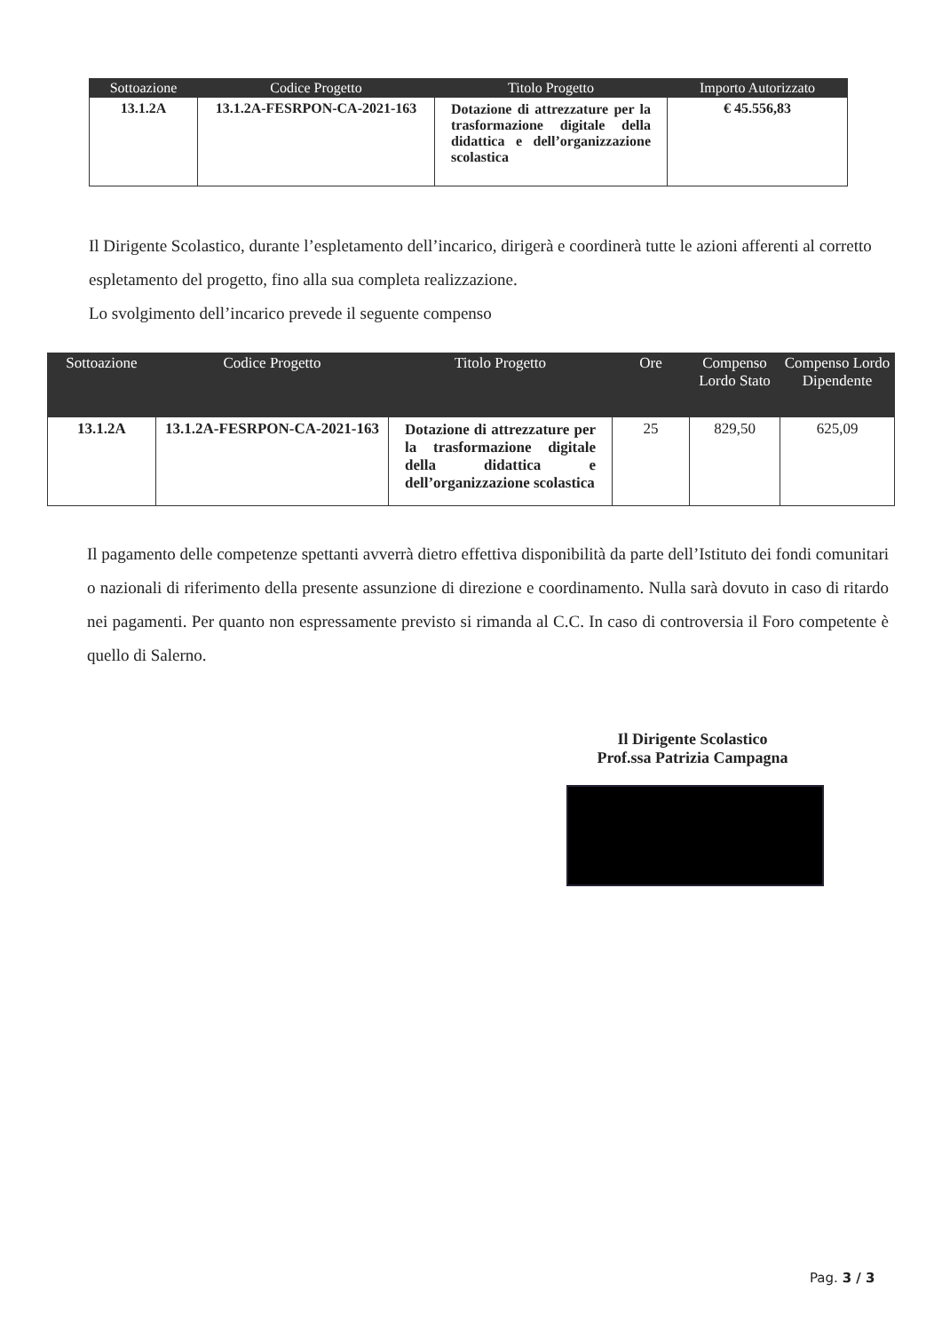| Sottoazione | Codice Progetto | Titolo Progetto | Importo Autorizzato |
| --- | --- | --- | --- |
| 13.1.2A | 13.1.2A-FESRPON-CA-2021-163 | Dotazione di attrezzature per la trasformazione digitale della didattica e dell’organizzazione scolastica | € 45.556,83 |
Il Dirigente Scolastico, durante l’espletamento dell’incarico, dirigerà e coordinerà tutte le azioni afferenti al corretto espletamento del progetto, fino alla sua completa realizzazione.
Lo svolgimento dell’incarico prevede il seguente compenso
| Sottoazione | Codice Progetto | Titolo Progetto | Ore | Compenso Lordo Stato | Compenso Lordo Dipendente |
| --- | --- | --- | --- | --- | --- |
| 13.1.2A | 13.1.2A-FESRPON-CA-2021-163 | Dotazione di attrezzature per la trasformazione digitale della didattica e dell’organizzazione scolastica | 25 | 829,50 | 625,09 |
Il pagamento delle competenze spettanti avverrà dietro effettiva disponibilità da parte dell’Istituto dei fondi comunitari o nazionali di riferimento della presente assunzione di direzione e coordinamento. Nulla sarà dovuto in caso di ritardo nei pagamenti. Per quanto non espressamente previsto si rimanda al C.C. In caso di controversia il Foro competente è quello di Salerno.
Il Dirigente Scolastico
Prof.ssa Patrizia Campagna
Pag. 3 / 3